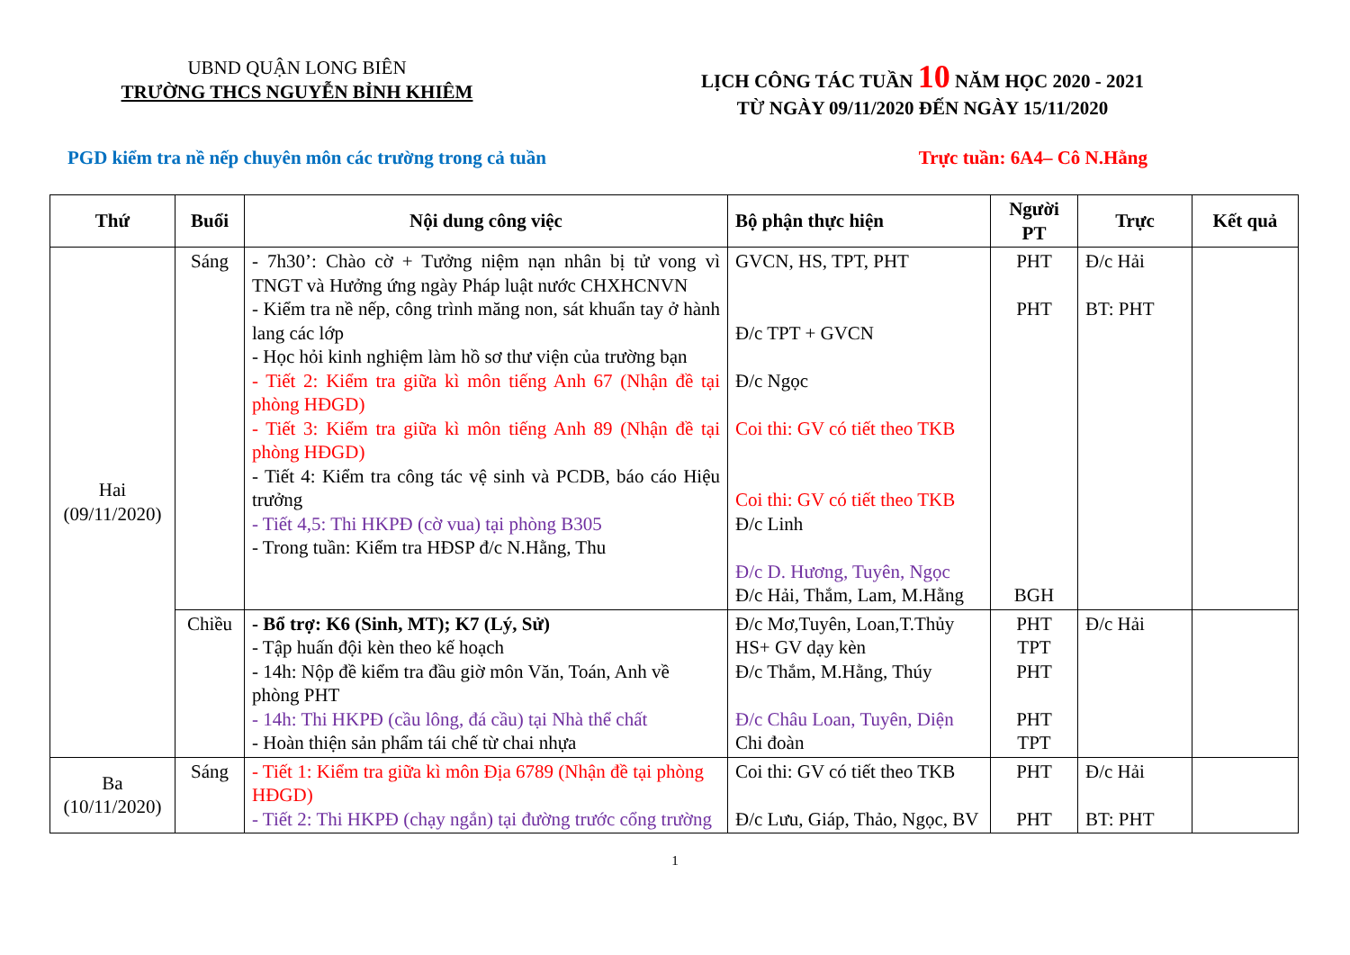UBND QUẬN LONG BIÊN
TRƯỜNG THCS NGUYỄN BỈNH KHIÊM
LỊCH CÔNG TÁC TUẦN 10 NĂM HỌC 2020 - 2021
TỪ NGÀY 09/11/2020 ĐẾN NGÀY 15/11/2020
PGD kiểm tra nề nếp chuyên môn các trường trong cả tuần Trực tuần: 6A4– Cô N.Hằng
| Thứ | Buổi | Nội dung công việc | Bộ phận thực hiện | Người PT | Trực | Kết quả |
| --- | --- | --- | --- | --- | --- | --- |
| Hai (09/11/2020) | Sáng | - 7h30’: Chào cờ + Tưởng niệm nạn nhân bị tử vong vì TNGT và Hưởng ứng ngày Pháp luật nước CHXHCNVN - Kiểm tra nề nếp, công trình măng non, sát khuẩn tay ở hành lang các lớp - Học hỏi kinh nghiệm làm hồ sơ thư viện của trường bạn - Tiết 2: Kiểm tra giữa kì môn tiếng Anh 67 (Nhận đề tại phòng HĐGD) - Tiết 3: Kiểm tra giữa kì môn tiếng Anh 89 (Nhận đề tại phòng HĐGD) - Tiết 4: Kiểm tra công tác vệ sinh và PCDB, báo cáo Hiệu trưởng - Tiết 4,5: Thi HKPĐ (cờ vua) tại phòng B305 - Trong tuần: Kiểm tra HĐSP đ/c N.Hằng, Thu | GVCN, HS, TPT, PHT Đ/c TPT + GVCN Đ/c Ngọc Coi thi: GV có tiết theo TKB Coi thi: GV có tiết theo TKB Đ/c Linh Đ/c D. Hương, Tuyên, Ngọc Đ/c Hải, Thắm, Lam, M.Hằng | PHT PHT BGH | Đ/c Hải BT: PHT | |
| | Chiều | - Bổ trợ: K6 (Sinh, MT); K7 (Lý, Sử) - Tập huấn đội kèn theo kế hoạch - 14h: Nộp đề kiểm tra đầu giờ môn Văn, Toán, Anh về phòng PHT - 14h: Thi HKPĐ (cầu lông, đá cầu) tại Nhà thể chất - Hoàn thiện sản phẩm tái chế từ chai nhựa | Đ/c Mơ,Tuyên, Loan,T.Thủy HS+ GV dạy kèn Đ/c Thắm, M.Hằng, Thúy Đ/c Châu Loan, Tuyên, Diện Chi đoàn | PHT TPT PHT PHT TPT | Đ/c Hải | |
| Ba (10/11/2020) | Sáng | - Tiết 1: Kiểm tra giữa kì môn Địa 6789 (Nhận đề tại phòng HĐGD) - Tiết 2: Thi HKPĐ (chạy ngắn) tại đường trước cổng trường | Coi thi: GV có tiết theo TKB Đ/c Lưu, Giáp, Thảo, Ngọc, BV | PHT PHT | Đ/c Hải BT: PHT | |
1